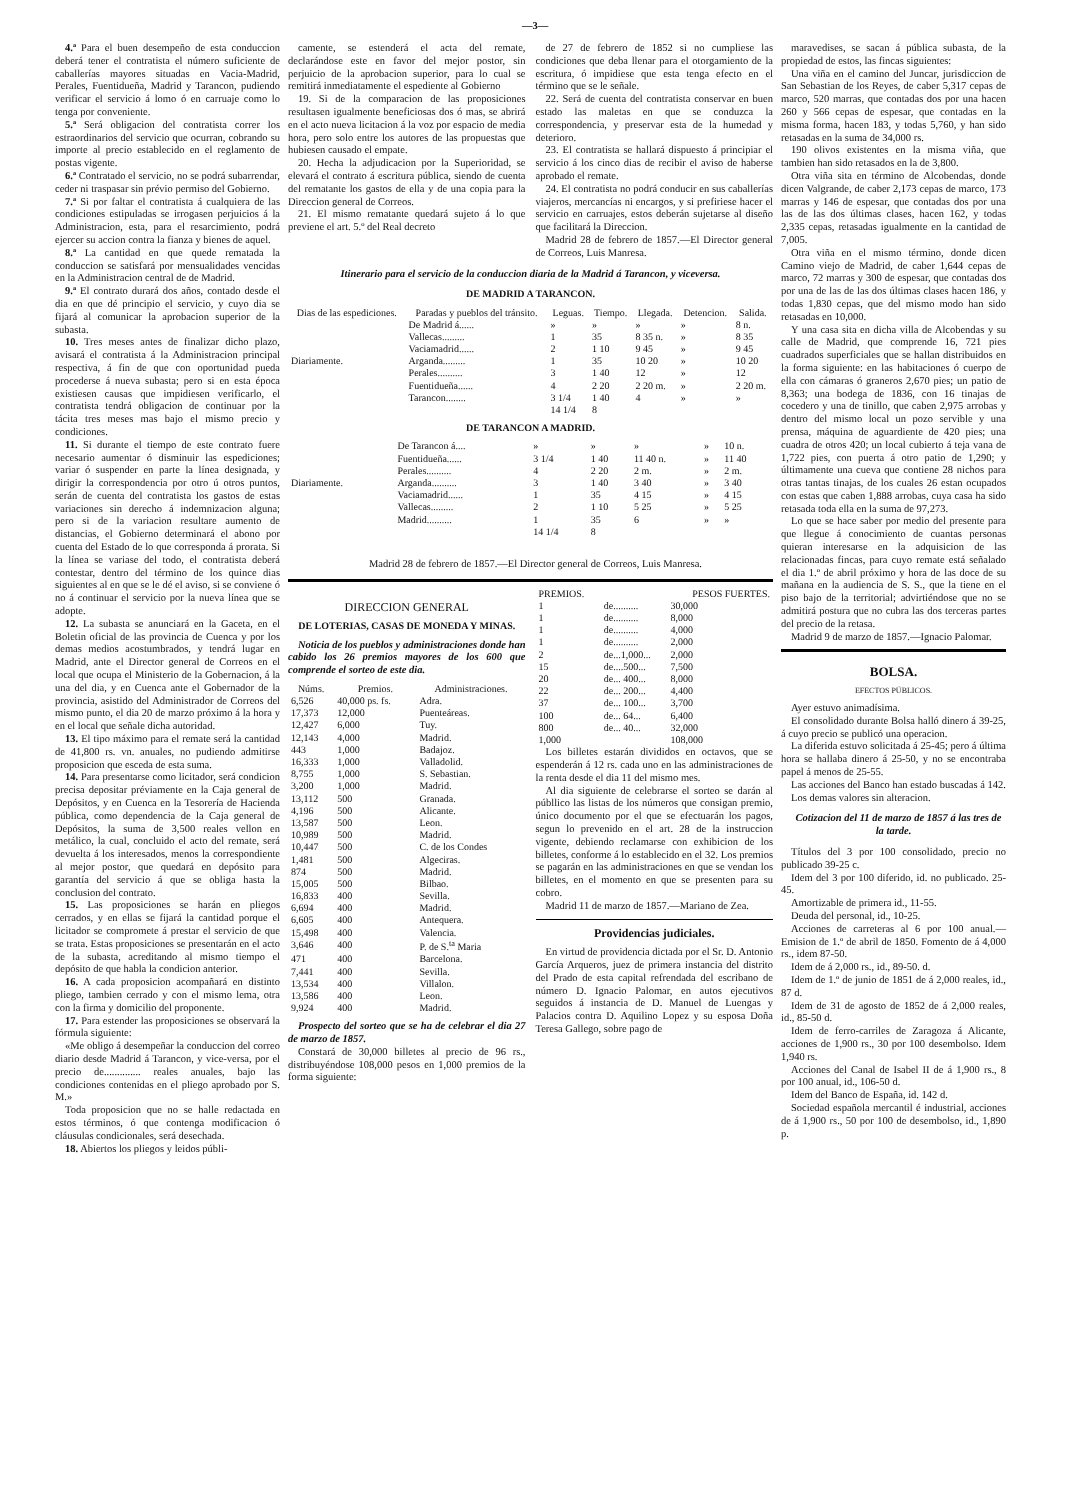—3—
4.ª Para el buen desempeño de esta conduccion deberá tener el contratista el número suficiente de caballerías mayores situadas en Vacia-Madrid, Perales, Fuentidueña, Madrid y Tarancon, pudiendo verificar el servicio á lomo ó en carruaje como lo tenga por conveniente.
5.ª Será obligacion del contratista correr los estraordinarios del servicio que ocurran, cobrando su importe al precio establecido en el reglamento de postas vigente.
6.ª Contratado el servicio, no se podrá subarrendar, ceder ni traspasar sin prévio permiso del Gobierno.
7.ª Si por faltar el contratista á cualquiera de las condiciones estipuladas se irrogasen perjuicios á la Administracion, esta, para el resarcimiento, podrá ejercer su accion contra la fianza y bienes de aquel.
8.ª La cantidad en que quede rematada la conduccion se satisfará por mensualidades vencidas en la Administracion central de de Madrid.
9.ª El contrato durará dos años, contado desde el dia en que dé principio el servicio, y cuyo dia se fijará al comunicar la aprobacion superior de la subasta.
10. Tres meses antes de finalizar dicho plazo, avisará el contratista á la Administracion principal respectiva, á fin de que con oportunidad pueda procederse á nueva subasta; pero si en esta época existiesen causas que impidiesen verificarlo, el contratista tendrá obligacion de continuar por la tácita tres meses mas bajo el mismo precio y condiciones.
11. Si durante el tiempo de este contrato fuere necesario aumentar ó disminuir las espediciones; variar ó suspender en parte la línea designada, y dirigir la correspondencia por otro ú otros puntos, serán de cuenta del contratista los gastos de estas variaciones sin derecho á indemnizacion alguna; pero si de la variacion resultare aumento de distancias, el Gobierno determinará el abono por cuenta del Estado de lo que corresponda á prorata. Si la línea se variase del todo, el contratista deberá contestar, dentro del término de los quince dias siguientes al en que se le dé el aviso, si se conviene ó no á continuar el servicio por la nueva línea que se adopte.
12. La subasta se anunciará en la Gaceta, en el Boletin oficial de las provincia de Cuenca y por los demas medios acostumbrados, y tendrá lugar en Madrid, ante el Director general de Correos en el local que ocupa el Ministerio de la Gobernacion, á la una del dia, y en Cuenca ante el Gobernador de la provincia, asistido del Administrador de Correos del mismo punto, el dia 20 de marzo próximo á la hora y en el local que señale dicha autoridad.
13. El tipo máximo para el remate será la cantidad de 41,800 rs. vn. anuales, no pudiendo admitirse proposicion que esceda de esta suma.
14. Para presentarse como licitador, será condicion precisa depositar préviamente en la Caja general de Depósitos, y en Cuenca en la Tesorería de Hacienda pública, como dependencia de la Caja general de Depósitos, la suma de 3,500 reales vellon en metálico, la cual, concluido el acto del remate, será devuelta á los interesados, menos la correspondiente al mejor postor, que quedará en depósito para garantía del servicio á que se obliga hasta la conclusion del contrato.
15. Las proposiciones se harán en pliegos cerrados, y en ellas se fijará la cantidad porque el licitador se compromete á prestar el servicio de que se trata. Estas proposiciones se presentarán en el acto de la subasta, acreditando al mismo tiempo el depósito de que habla la condicion anterior.
16. A cada proposicion acompañará en distinto pliego, tambien cerrado y con el mismo lema, otra con la firma y domicilio del proponente.
17. Para estender las proposiciones se observará la fórmula siguiente:
«Me obligo á desempeñar la conduccion del correo diario desde Madrid á Tarancon, y vice-versa, por el precio de.............. reales anuales, bajo las condiciones contenidas en el pliego aprobado por S. M.»
Toda proposicion que no se halle redactada en estos términos, ó que contenga modificacion ó cláusulas condicionales, será desechada.
18. Abiertos los pliegos y leidos públi-
camente, se estenderá el acta del remate, declarándose este en favor del mejor postor, sin perjuicio de la aprobacion superior, para lo cual se remitirá inmediatamente el espediente al Gobierno
19. Si de la comparacion de las proposiciones resultasen igualmente beneficiosas dos ó mas, se abrirá en el acto nueva licitacion á la voz por espacio de media hora, pero solo entre los autores de las propuestas que hubiesen causado el empate.
20. Hecha la adjudicacion por la Superioridad, se elevará el contrato á escritura pública, siendo de cuenta del rematante los gastos de ella y de una copia para la Direccion general de Correos.
21. El mismo rematante quedará sujeto á lo que previene el art. 5.º del Real decreto
de 27 de febrero de 1852 si no cumpliese las condiciones que deba llenar para el otorgamiento de la escritura, ó impidiese que esta tenga efecto en el término que se le señale.
22. Será de cuenta del contratista conservar en buen estado las maletas en que se conduzca la correspondencia, y preservar esta de la humedad y deterioro.
23. El contratista se hallará dispuesto á principiar el servicio á los cinco dias de recibir el aviso de haberse aprobado el remate.
24. El contratista no podrá conducir en sus caballerías viajeros, mercancías ni encargos, y si prefiriese hacer el servicio en carruajes, estos deberán sujetarse al diseño que facilitará la Direccion.
Madrid 28 de febrero de 1857.—El Director general de Correos, Luis Manresa.
Itinerario para el servicio de la conduccion diaria de la Madrid á Tarancon, y viceversa.
DE MADRID A TARANCON.
| Dias de las espediciones. | Paradas y pueblos del tránsito. | Leguas. | Tiempo. | Llegada. | Detencion. | Salida. |
| --- | --- | --- | --- | --- | --- | --- |
| Diariamente. | De Madrid á...... | » | » | » | » | 8 n. |
| | Vallecas......... | 1 | 35 | 8 35 n. | » | 8 35 |
| | Vaciamadrid...... | 2 | 1 10 | 9 45 | » | 9 45 |
| | Arganda......... | 1 | 35 | 10 20 | » | 10 20 |
| | Perales.......... | 3 | 1 40 | 12 | » | 12 |
| | Fuentidueña...... | 4 | 2 20 | 2 20 m. | » | 2 20 m. |
| | Tarancon........ | 3 1/4 | 1 40 | 4 | » | » |
| | | 14 1/4 | 8 | | | |
DE TARANCON A MADRID.
| Diariamente. | De Tarancon á.... | » | » | » | » | 10 n. |
| | Fuentidueña...... | 3 1/4 | 1 40 | 11 40 n. | » | 11 40 |
| | Perales.......... | 4 | 2 20 | 2 m. | » | 2 m. |
| | Arganda.......... | 3 | 1 40 | 3 40 | » | 3 40 |
| | Vaciamadrid...... | 1 | 35 | 4 15 | » | 4 15 |
| | Vallecas......... | 2 | 1 10 | 5 25 | » | 5 25 |
| | Madrid.......... | 1 | 35 | 6 | » | » |
| | | 14 1/4 | 8 | | | |
Madrid 28 de febrero de 1857.—El Director general de Correos, Luis Manresa.
DIRECCION GENERAL
DE LOTERIAS, CASAS DE MONEDA Y MINAS.
Noticia de los pueblos y administraciones donde han cabido los 26 premios mayores de los 600 que comprende el sorteo de este dia.
| Núms. | Premios. | Administraciones. |
| --- | --- | --- |
| 6,526 | 40,000 ps. fs. | Adra. |
| 17,373 | 12,000 | Puenteáreas. |
| 12,427 | 6,000 | Tuy. |
| 12,143 | 4,000 | Madrid. |
| 443 | 1,000 | Badajoz. |
| 16,333 | 1,000 | Valladolid. |
| 8,755 | 1,000 | S. Sebastian. |
| 3,200 | 1,000 | Madrid. |
| 13,112 | 500 | Granada. |
| 4,196 | 500 | Alicante. |
| 13,587 | 500 | Leon. |
| 10,989 | 500 | Madrid. |
| 10,447 | 500 | C. de los Condes |
| 1,481 | 500 | Algeciras. |
| 874 | 500 | Madrid. |
| 15,005 | 500 | Bilbao. |
| 16,833 | 400 | Sevilla. |
| 6,694 | 400 | Madrid. |
| 6,605 | 400 | Antequera. |
| 15,498 | 400 | Valencia. |
| 3,646 | 400 | P. de S.<sup>ta</sup> Maria |
| 471 | 400 | Barcelona. |
| 7,441 | 400 | Sevilla. |
| 13,534 | 400 | Villalon. |
| 13,586 | 400 | Leon. |
| 9,924 | 400 | Madrid. |
Prospecto del sorteo que se ha de celebrar el dia 27 de marzo de 1857.
Constará de 30,000 billetes al precio de 96 rs., distribuyéndose 108,000 pesos en 1,000 premios de la forma siguiente:
| PREMIOS. | | PESOS FUERTES. |
| --- | --- | --- |
| 1 | de.......... | 30,000 |
| 1 | de.......... | 8,000 |
| 1 | de.......... | 4,000 |
| 1 | de.......... | 2,000 |
| 2 | de...1,000... | 2,000 |
| 15 | de....500... | 7,500 |
| 20 | de... 400... | 8,000 |
| 22 | de... 200... | 4,400 |
| 37 | de... 100... | 3,700 |
| 100 | de... 64... | 6,400 |
| 800 | de... 40... | 32,000 |
| 1,000 | | 108,000 |
Los billetes estarán divididos en octavos, que se espenderán á 12 rs. cada uno en las administraciones de la renta desde el dia 11 del mismo mes.
Al dia siguiente de celebrarse el sorteo se darán al públlico las listas de los números que consigan premio, único documento por el que se efectuarán los pagos, segun lo prevenido en el art. 28 de la instruccion vigente, debiendo reclamarse con exhibicion de los billetes, conforme á lo establecido en el 32. Los premios se pagarán en las administraciones en que se vendan los billetes, en el momento en que se presenten para su cobro.
Madrid 11 de marzo de 1857.—Mariano de Zea.
Providencias judiciales.
En virtud de providencia dictada por el Sr. D. Antonio García Arqueros, juez de primera instancia del distrito del Prado de esta capital refrendada del escribano de número D. Ignacio Palomar, en autos ejecutivos seguidos á instancia de D. Manuel de Luengas y Palacios contra D. Aquilino Lopez y su esposa Doña Teresa Gallego, sobre pago de
maravedises, se sacan á pública subasta, de la propiedad de estos, las fincas siguientes:
Una viña en el camino del Juncar, jurisdiccion de San Sebastian de los Reyes, de caber 5,317 cepas de marco, 520 marras, que contadas dos por una hacen 260 y 566 cepas de espesar, que contadas en la misma forma, hacen 183, y todas 5,760, y han sido retasadas en la suma de 34,000 rs.
190 olivos existentes en la misma viña, que tambien han sido retasados en la de 3,800.
Otra viña sita en término de Alcobendas, donde dicen Valgrande, de caber 2,173 cepas de marco, 173 marras y 146 de espesar, que contadas dos por una las de las dos últimas clases, hacen 162, y todas 2,335 cepas, retasadas igualmente en la cantidad de 7,005.
Otra viña en el mismo término, donde dicen Camino viejo de Madrid, de caber 1,644 cepas de marco, 72 marras y 300 de espesar, que contadas dos por una de las de las dos últimas clases hacen 186, y todas 1,830 cepas, que del mismo modo han sido retasadas en 10,000.
Y una casa sita en dicha villa de Alcobendas y su calle de Madrid, que comprende 16, 721 pies cuadrados superficiales que se hallan distribuidos en la forma siguiente: en las habitaciones ó cuerpo de ella con cámaras ó graneros 2,670 pies; un patio de 8,363; una bodega de 1836, con 16 tinajas de cocedero y una de tinillo, que caben 2,975 arrobas y dentro del mismo local un pozo servible y una prensa, máquina de aguardiente de 420 pies; una cuadra de otros 420; un local cubierto á teja vana de 1,722 pies, con puerta á otro patio de 1,290; y últimamente una cueva que contiene 28 nichos para otras tantas tinajas, de los cuales 26 estan ocupados con estas que caben 1,888 arrobas, cuya casa ha sido retasada toda ella en la suma de 97,273.
Lo que se hace saber por medio del presente para que llegue á conocimiento de cuantas personas quieran interesarse en la adquisicion de las relacionadas fincas, para cuyo remate está señalado el dia 1.º de abril próximo y hora de las doce de su mañana en la audiencia de S. S., que la tiene en el piso bajo de la territorial; advirtiéndose que no se admitirá postura que no cubra las dos terceras partes del precio de la retasa.
Madrid 9 de marzo de 1857.—Ignacio Palomar.
BOLSA.
EFECTOS PÚBLICOS.
Ayer estuvo animadísima.
El consolidado durante Bolsa halló dinero á 39-25, á cuyo precio se publicó una operacion.
La diferida estuvo solicitada á 25-45; pero á última hora se hallaba dinero á 25-50, y no se encontraba papel á menos de 25-55.
Las acciones del Banco han estado buscadas á 142.
Los demas valores sin alteracion.
Cotizacion del 11 de marzo de 1857 á las tres de la tarde.
Títulos del 3 por 100 consolidado, precio no publicado 39-25 c.
Idem del 3 por 100 diferido, id. no publicado. 25-45.
Amortizable de primera id., 11-55.
Deuda del personal, id., 10-25.
Acciones de carreteras al 6 por 100 anual.—Emision de 1.º de abril de 1850. Fomento de á 4,000 rs., idem 87-50.
Idem de á 2,000 rs., id., 89-50. d.
Idem de 1.º de junio de 1851 de á 2,000 reales, id., 87 d.
Idem de 31 de agosto de 1852 de á 2,000 reales, id., 85-50 d.
Idem de ferro-carriles de Zaragoza á Alicante, acciones de 1,900 rs., 30 por 100 desembolso. Idem 1,940 rs.
Acciones del Canal de Isabel II de á 1,900 rs., 8 por 100 anual, id., 106-50 d.
Idem del Banco de España, id. 142 d.
Sociedad española mercantil é industrial, acciones de á 1,900 rs., 50 por 100 de desembolso, id., 1,890 p.